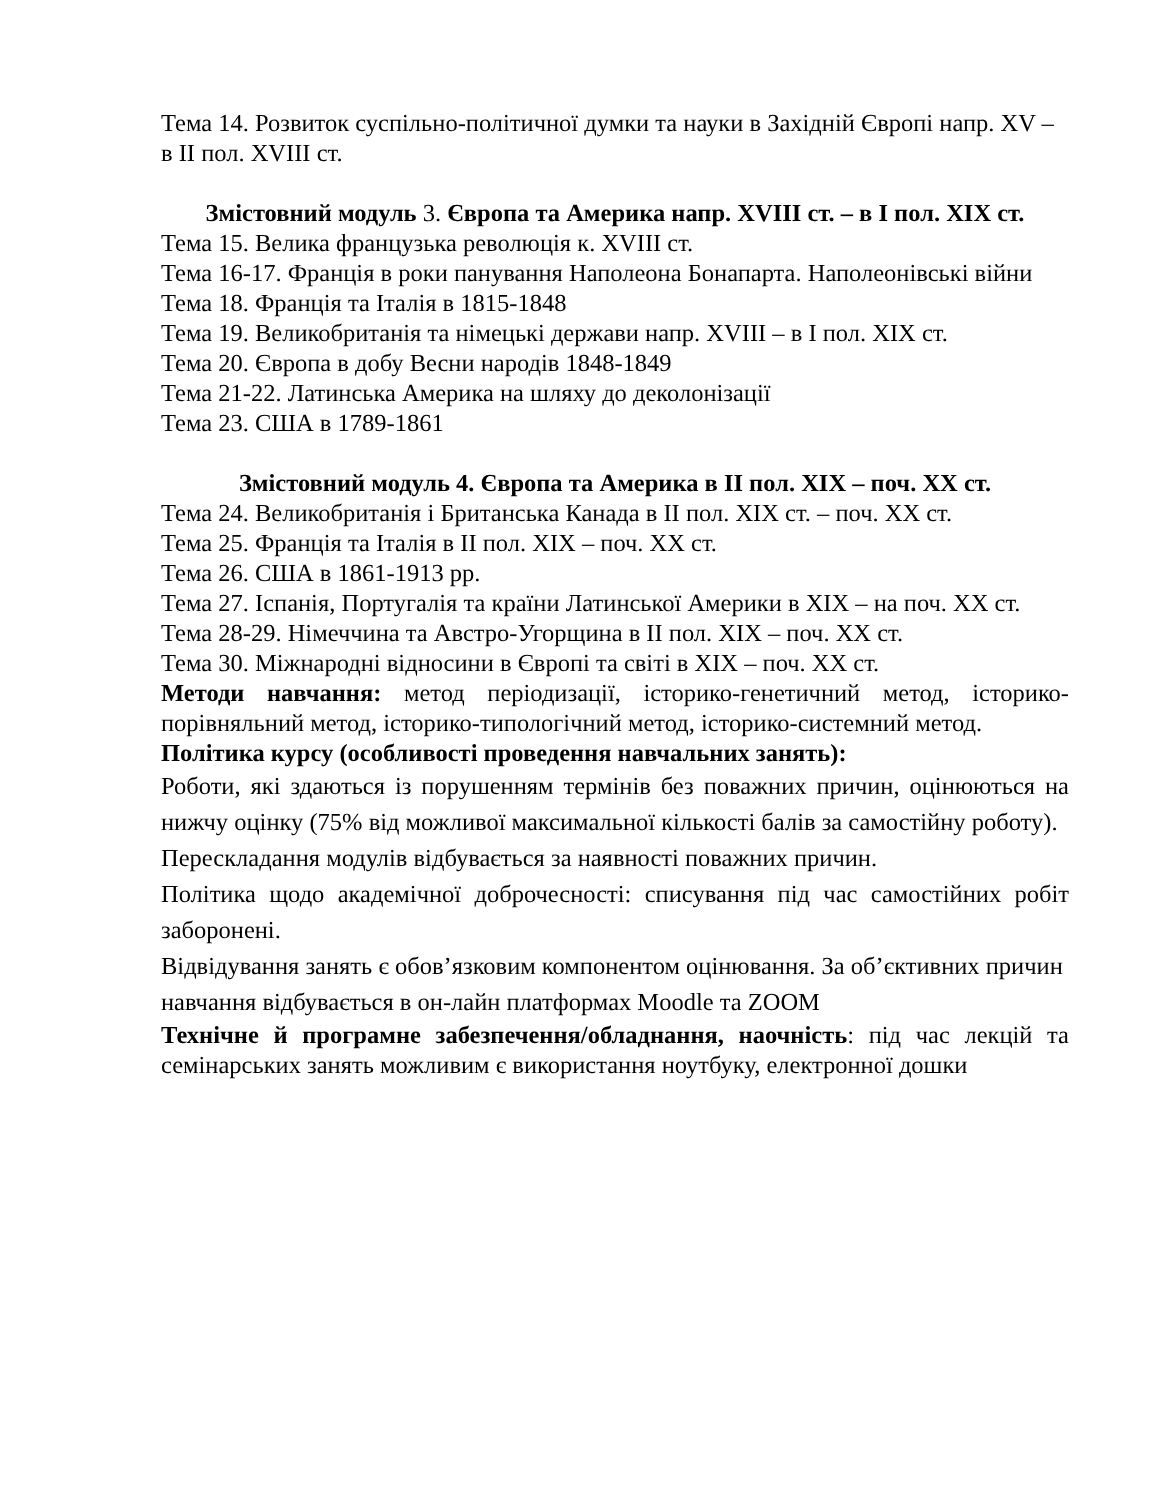Тема 14. Розвиток суспільно-політичної думки та науки в Західній Європі напр. XV – в ІІ пол. XVIII ст.
Змістовний модуль 3. Європа та Америка напр. XVIII ст. – в І пол. ХІХ ст.
Тема 15. Велика французька революція к. XVIII ст.
Тема 16-17. Франція в роки панування Наполеона Бонапарта. Наполеонівські війни
Тема 18. Франція та Італія в 1815-1848
Тема 19. Великобританія та німецькі держави напр. XVIII – в І пол. ХІХ ст.
Тема 20. Європа в добу Весни народів 1848-1849
Тема 21-22. Латинська Америка на шляху до деколонізації
Тема 23. США в 1789-1861
Змістовний модуль 4. Європа та Америка в ІІ пол. ХІХ – поч. ХХ ст.
Тема 24. Великобританія і Британська Канада в ІІ пол. ХІХ ст. – поч. ХХ ст.
Тема 25. Франція та Італія в ІІ пол. ХІХ – поч. ХХ ст.
Тема 26. США в 1861-1913 рр.
Тема 27. Іспанія, Португалія та країни Латинської Америки в ХІХ – на поч. ХХ ст.
Тема 28-29. Німеччина та Австро-Угорщина в ІІ пол. ХІХ – поч. ХХ ст.
Тема 30. Міжнародні відносини в Європі та світі в ХІХ – поч. ХХ ст.
Методи навчання: метод періодизації, історико-генетичний метод, історико-порівняльний метод, історико-типологічний метод, історико-системний метод.
Політика курсу (особливості проведення навчальних занять):
Роботи, які здаються із порушенням термінів без поважних причин, оцінюються на нижчу оцінку (75% від можливої максимальної кількості балів за самостійну роботу).
Перескладання модулів відбувається за наявності поважних причин.
Політика щодо академічної доброчесності: списування під час самостійних робіт заборонені.
Відвідування занять є обов’язковим компонентом оцінювання. За об’єктивних причин навчання відбувається в он-лайн платформах Moodle та ZOOM
Технічне й програмне забезпечення/обладнання, наочність: під час лекцій та семінарських занять можливим є використання ноутбуку, електронної дошки